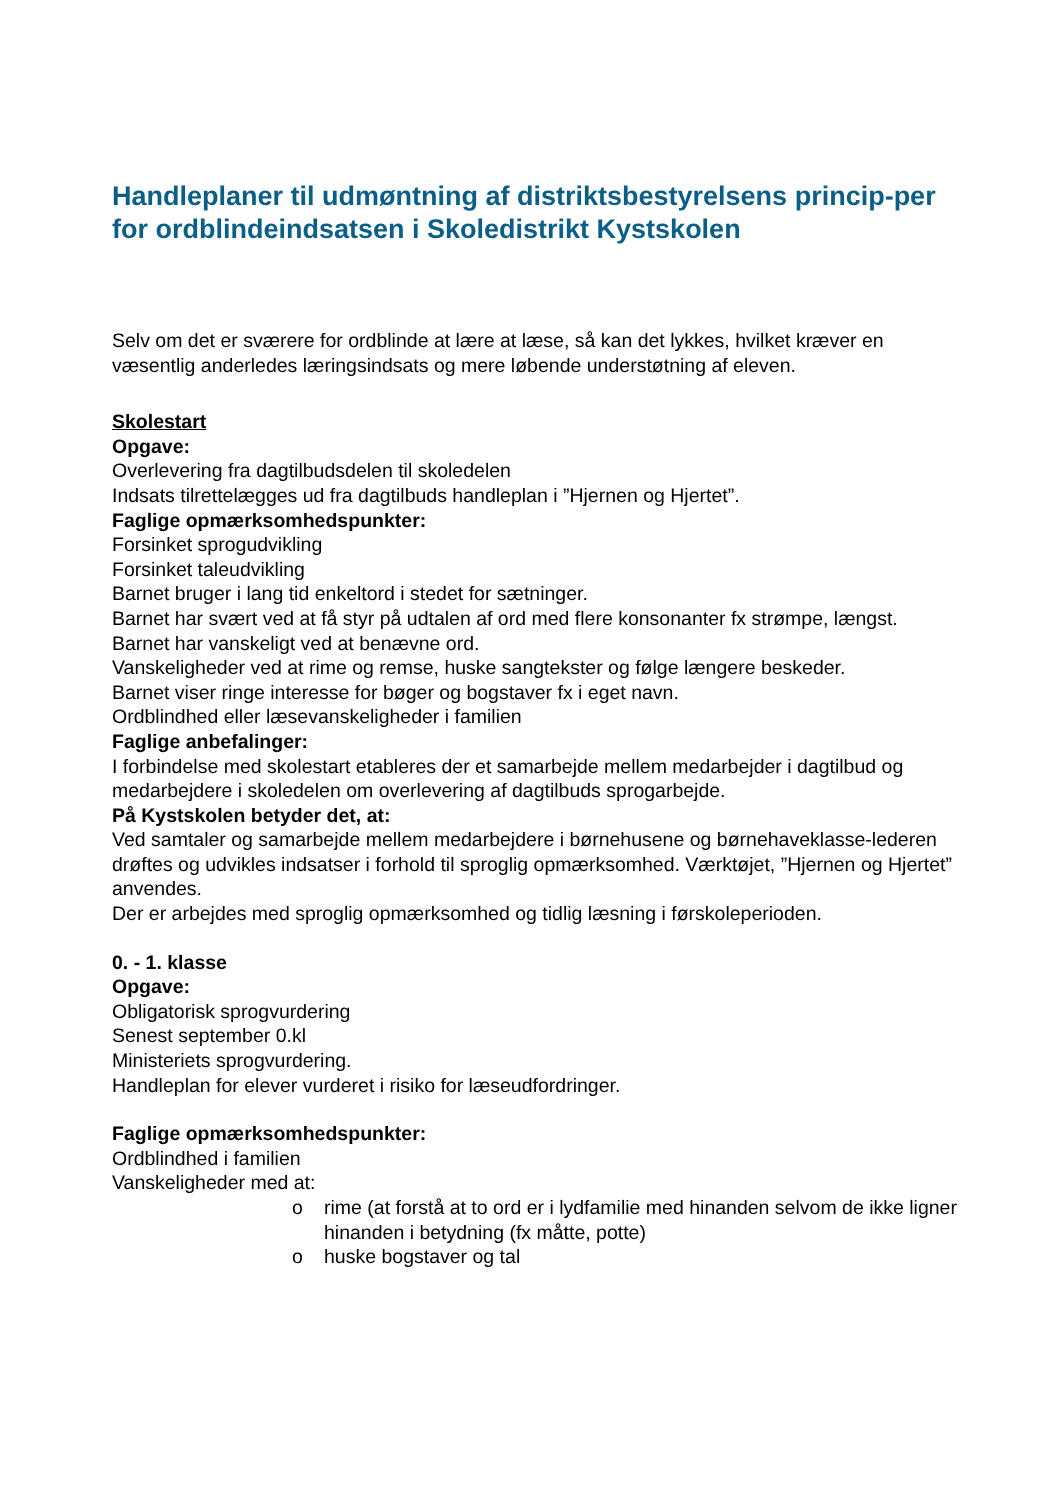Handleplaner til udmøntning af distriktsbestyrelsens princip-per for ordblindeindsatsen i Skoledistrikt Kystskolen
Selv om det er sværere for ordblinde at lære at læse, så kan det lykkes, hvilket kræver en væsentlig anderledes læringsindsats og mere løbende understøtning af eleven.
Skolestart
Opgave:
Overlevering fra dagtilbudsdelen til skoledelen
Indsats tilrettelægges ud fra dagtilbuds handleplan i ”Hjernen og Hjertet”.
Faglige opmærksomhedspunkter:
Forsinket sprogudvikling
Forsinket taleudvikling
Barnet bruger i lang tid enkeltord i stedet for sætninger.
Barnet har svært ved at få styr på udtalen af ord med flere konsonanter fx strømpe, længst.
Barnet har vanskeligt ved at benævne ord.
Vanskeligheder ved at rime og remse, huske sangtekster og følge længere beskeder.
Barnet viser ringe interesse for bøger og bogstaver fx i eget navn.
Ordblindhed eller læsevanskeligheder i familien
Faglige anbefalinger:
I forbindelse med skolestart etableres der et samarbejde mellem medarbejder i dagtilbud og medarbejdere i skoledelen om overlevering af dagtilbuds sprogarbejde.
På Kystskolen betyder det, at:
Ved samtaler og samarbejde mellem medarbejdere i børnehusene og børnehaveklasse-lederen drøftes og udvikles indsatser i forhold til sproglig opmærksomhed. Værktøjet, ”Hjernen og Hjertet” anvendes.
Der er arbejdes med sproglig opmærksomhed og tidlig læsning i førskoleperioden.
0. - 1. klasse
Opgave:
Obligatorisk sprogvurdering
Senest september 0.kl
Ministeriets sprogvurdering.
Handleplan for elever vurderet i risiko for læseudfordringer.
Faglige opmærksomhedspunkter:
Ordblindhed i familien
Vanskeligheder med at:
o rime (at forstå at to ord er i lydfamilie med hinanden selvom de ikke ligner hinanden i betydning (fx måtte, potte)
o huske bogstaver og tal